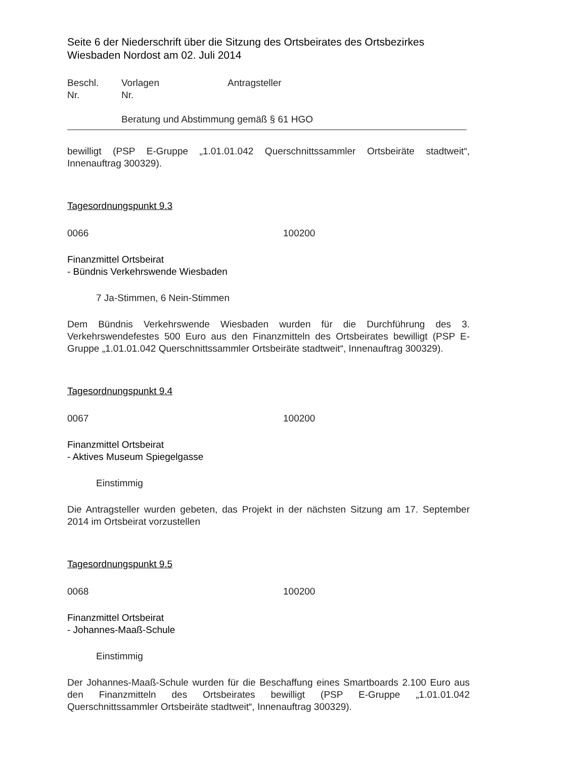Seite 6 der Niederschrift über die Sitzung des Ortsbeirates des Ortsbezirkes Wiesbaden Nordost am 02. Juli 2014
Beschl.
Nr. Vorlagen
Nr. Antragsteller
Beratung und Abstimmung gemäß § 61 HGO
bewilligt (PSP E-Gruppe „1.01.01.042 Querschnittssammler Ortsbeiräte stadtweit“, Innenauftrag 300329).
Tagesordnungspunkt 9.3
0066 100200
Finanzmittel Ortsbeirat
- Bündnis Verkehrswende Wiesbaden
7 Ja-Stimmen, 6 Nein-Stimmen
Dem Bündnis Verkehrswende Wiesbaden wurden für die Durchführung des 3. Verkehrswendefestes 500 Euro aus den Finanzmitteln des Ortsbeirates bewilligt (PSP E-Gruppe „1.01.01.042 Querschnittssammler Ortsbeiräte stadtweit“, Innenauftrag 300329).
Tagesordnungspunkt 9.4
0067 100200
Finanzmittel Ortsbeirat
- Aktives Museum Spiegelgasse
Einstimmig
Die Antragsteller wurden gebeten, das Projekt in der nächsten Sitzung am 17. September 2014 im Ortsbeirat vorzustellen
Tagesordnungspunkt 9.5
0068 100200
Finanzmittel Ortsbeirat
- Johannes-Maaß-Schule
Einstimmig
Der Johannes-Maaß-Schule wurden für die Beschaffung eines Smartboards 2.100 Euro aus den Finanzmitteln des Ortsbeirates bewilligt (PSP E-Gruppe „1.01.01.042 Querschnittssammler Ortsbeiräte stadtweit“, Innenauftrag 300329).